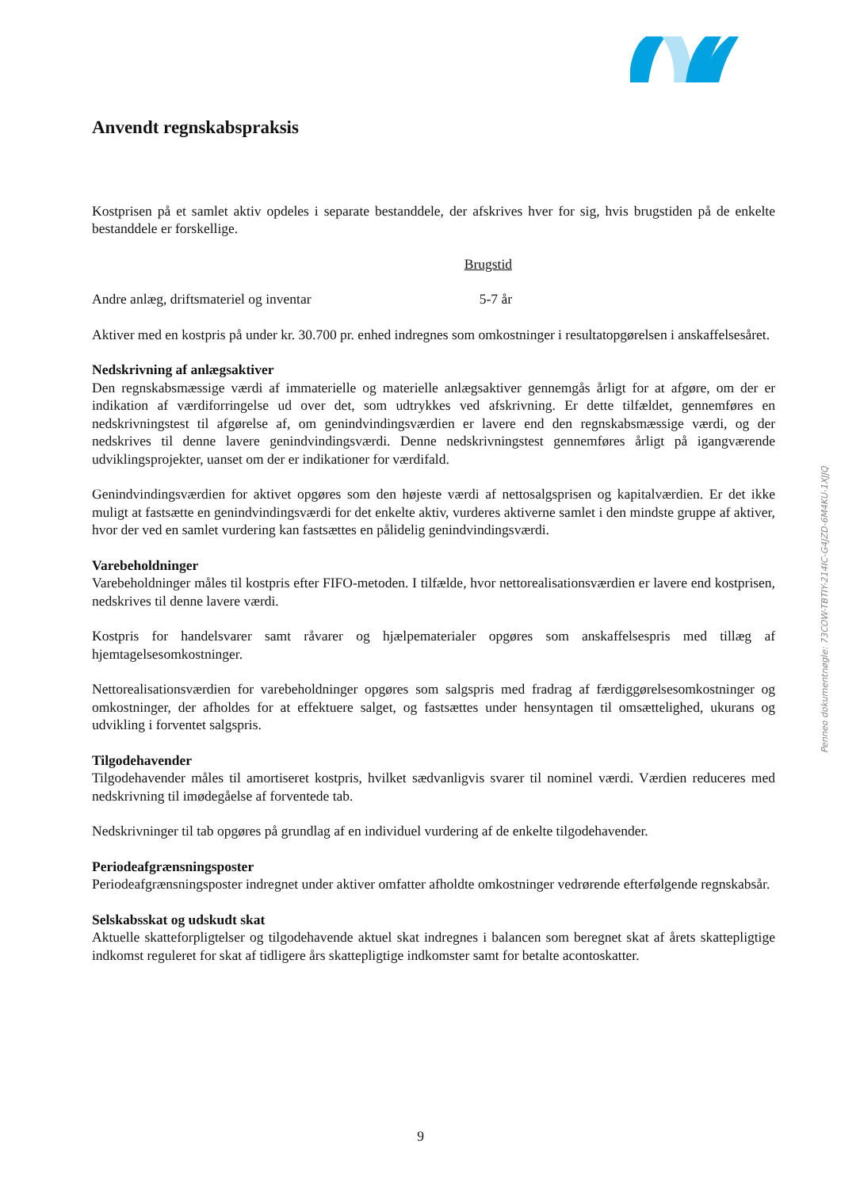Anvendt regnskabspraksis
Kostprisen på et samlet aktiv opdeles i separate bestanddele, der afskrives hver for sig, hvis brugstiden på de enkelte bestanddele er forskellige.
| | Brugstid |
| --- | --- |
| Andre anlæg, driftsmateriel og inventar | 5-7 år |
Aktiver med en kostpris på under kr. 30.700 pr. enhed indregnes som omkostninger i resultatopgørelsen i anskaffelsesåret.
Nedskrivning af anlægsaktiver
Den regnskabsmæssige værdi af immaterielle og materielle anlægsaktiver gennemgås årligt for at afgøre, om der er indikation af værdiforringelse ud over det, som udtrykkes ved afskrivning. Er dette tilfældet, gennemføres en nedskrivningstest til afgørelse af, om genindvindingsværdien er lavere end den regnskabsmæssige værdi, og der nedskrives til denne lavere genindvindingsværdi. Denne nedskrivningstest gennemføres årligt på igangværende udviklingsprojekter, uanset om der er indikationer for værdifald.
Genindvindingsværdien for aktivet opgøres som den højeste værdi af nettosalgsprisen og kapitalværdien. Er det ikke muligt at fastsætte en genindvindingsværdi for det enkelte aktiv, vurderes aktiverne samlet i den mindste gruppe af aktiver, hvor der ved en samlet vurdering kan fastsættes en pålidelig genindvindingsværdi.
Varebeholdninger
Varebeholdninger måles til kostpris efter FIFO-metoden. I tilfælde, hvor nettorealisationsværdien er lavere end kostprisen, nedskrives til denne lavere værdi.
Kostpris for handelsvarer samt råvarer og hjælpematerialer opgøres som anskaffelsespris med tillæg af hjemtagelsesomkostninger.
Nettorealisationsværdien for varebeholdninger opgøres som salgspris med fradrag af færdiggørelsesomkostninger og omkostninger, der afholdes for at effektuere salget, og fastsættes under hensyntagen til omsættelighed, ukurans og udvikling i forventet salgspris.
Tilgodehavender
Tilgodehavender måles til amortiseret kostpris, hvilket sædvanligvis svarer til nominel værdi. Værdien reduceres med nedskrivning til imødegåelse af forventede tab.
Nedskrivninger til tab opgøres på grundlag af en individuel vurdering af de enkelte tilgodehavender.
Periodeafgrænsningsposter
Periodeafgrænsningsposter indregnet under aktiver omfatter afholdte omkostninger vedrørende efterfølgende regnskabsår.
Selskabsskat og udskudt skat
Aktuelle skatteforpligtelser og tilgodehavende aktuel skat indregnes i balancen som beregnet skat af årets skattepligtige indkomst reguleret for skat af tidligere års skattepligtige indkomster samt for betalte acontoskatter.
Penneo dokumentnøgle: 73COW-TBTIY-214IC-G4JZD-6M4KU-1XJJQ
9